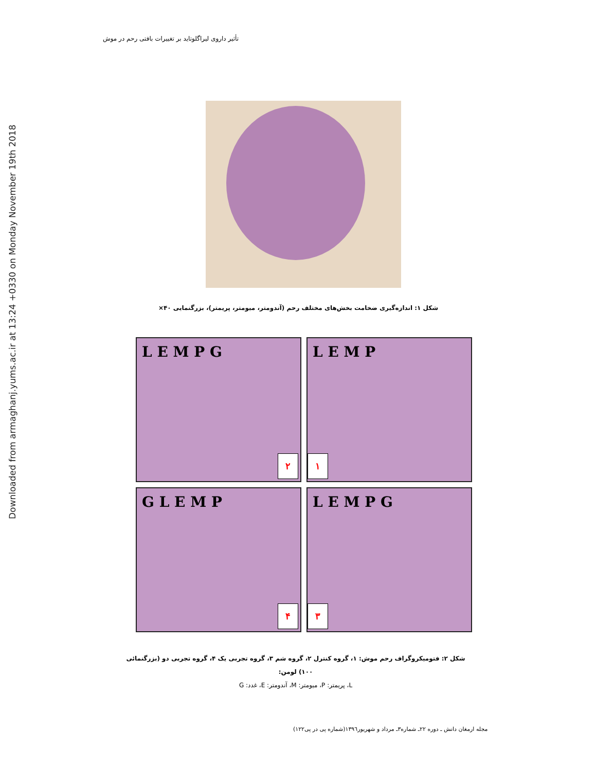Downloaded from armaghanj.yums.ac.ir at 13:24 +0330 on Monday November 19th 2018
تأثیر داروی لیراگلوتاید بر تغییرات بافتی رحم در موش
شکل ۱: اندازه‌گیری ضخامت بخش‌های مختلف رحم (آندومتر، میومتر، پریمتر)، بزرگنمایی ۴۰×
L E M P
۱
L E M P G
۲
L E M P G
۳
G L E M P
۴
شکل ۲: فتومیکروگراف رحم موش: ۱، گروه کنترل ۲، گروه شم ۳، گروه تجربی یک ۴، گروه تجربی دو (بزرگنمائی ۱۰۰) لومن:
L، پریمتر: P، میومتر: M، آندومتر: E، غدد: G
مجله ارمغان دانش ـ دوره ۲۲ـ شماره۳ـ مرداد و شهریور۱۳۹٦(شماره پی در پی۱۲۲)